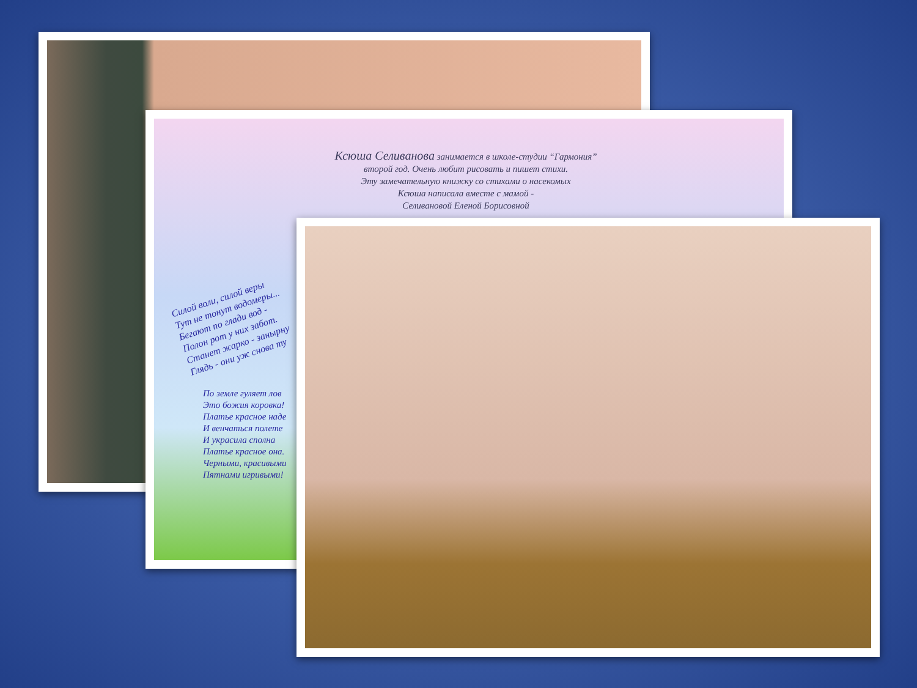Ксюша Селиванова занимается в школе-студии “Гармония”
второй год. Очень любит рисовать и пишет стихи.
Эту замечательную книжку со стихами о насекомых
Ксюша написала вместе с мамой -
Селивановой Еленой Борисовной
Силой воли, силой веры
Тут не тонут водомеры...
Бегают по глади вод -
Полон рот у них забот.
Станет жарко - занырну
Глядь - они уж снова ту
По земле гуляет лов
Это божия коровка!
Платье красное наде
И венчаться полете
И украсила сполна
Платье красное она.
Черными, красивыми
Пятнами игривыми!